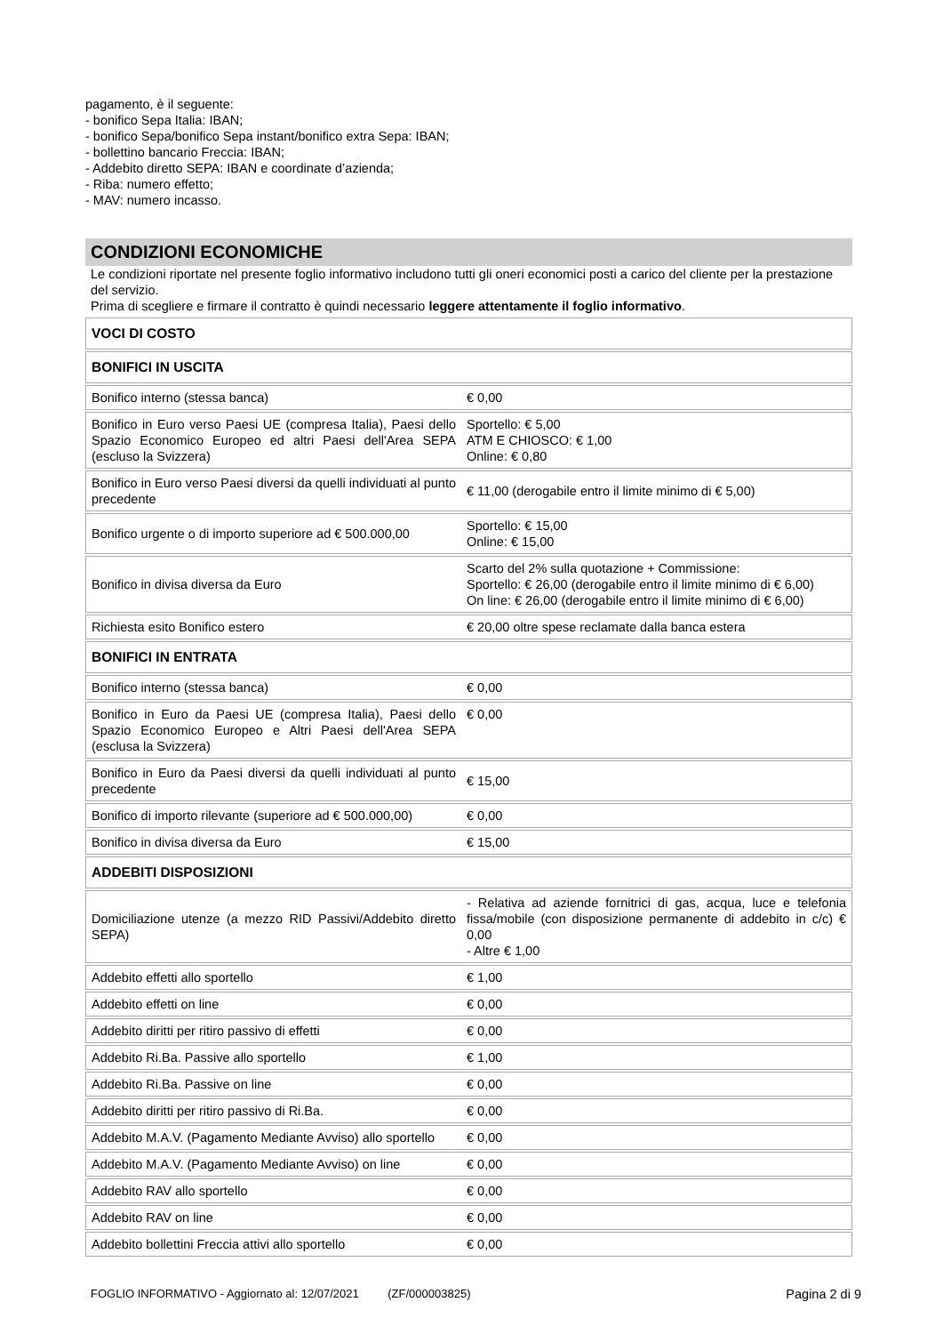pagamento, è il seguente:
- bonifico Sepa Italia: IBAN;
- bonifico Sepa/bonifico Sepa instant/bonifico extra Sepa: IBAN;
- bollettino bancario Freccia: IBAN;
- Addebito diretto SEPA: IBAN e coordinate d’azienda;
- Riba: numero effetto;
- MAV: numero incasso.
CONDIZIONI ECONOMICHE
Le condizioni riportate nel presente foglio informativo includono tutti gli oneri economici posti a carico del cliente per la prestazione del servizio.
Prima di scegliere e firmare il contratto è quindi necessario leggere attentamente il foglio informativo.
| VOCI DI COSTO | |
| BONIFICI IN USCITA | |
| Bonifico interno (stessa banca) | € 0,00 |
| Bonifico in Euro verso Paesi UE (compresa Italia), Paesi dello Spazio Economico Europeo ed altri Paesi dell'Area SEPA (escluso la Svizzera) | Sportello: € 5,00 ATM E CHIOSCO: € 1,00 Online: € 0,80 |
| Bonifico in Euro verso Paesi diversi da quelli individuati al punto precedente | € 11,00 (derogabile entro il limite minimo di € 5,00) |
| Bonifico urgente o di importo superiore ad € 500.000,00 | Sportello: € 15,00 Online: € 15,00 |
| Bonifico in divisa diversa da Euro | Scarto del 2% sulla quotazione + Commissione: Sportello: € 26,00 (derogabile entro il limite minimo di € 6,00) On line: € 26,00 (derogabile entro il limite minimo di € 6,00) |
| Richiesta esito Bonifico estero | € 20,00 oltre spese reclamate dalla banca estera |
| BONIFICI IN ENTRATA | |
| Bonifico interno (stessa banca) | € 0,00 |
| Bonifico in Euro da Paesi UE (compresa Italia), Paesi dello Spazio Economico Europeo e Altri Paesi dell'Area SEPA (esclusa la Svizzera) | € 0,00 |
| Bonifico in Euro da Paesi diversi da quelli individuati al punto precedente | € 15,00 |
| Bonifico di importo rilevante (superiore ad € 500.000,00) | € 0,00 |
| Bonifico in divisa diversa da Euro | € 15,00 |
| ADDEBITI DISPOSIZIONI | |
| Domiciliazione utenze (a mezzo RID Passivi/Addebito diretto SEPA) | - Relativa ad aziende fornitrici di gas, acqua, luce e telefonia fissa/mobile (con disposizione permanente di addebito in c/c) € 0,00 - Altre € 1,00 |
| Addebito effetti allo sportello | € 1,00 |
| Addebito effetti on line | € 0,00 |
| Addebito diritti per ritiro passivo di effetti | € 0,00 |
| Addebito Ri.Ba. Passive allo sportello | € 1,00 |
| Addebito Ri.Ba. Passive on line | € 0,00 |
| Addebito diritti per ritiro passivo di Ri.Ba. | € 0,00 |
| Addebito M.A.V. (Pagamento Mediante Avviso) allo sportello | € 0,00 |
| Addebito M.A.V. (Pagamento Mediante Avviso) on line | € 0,00 |
| Addebito RAV allo sportello | € 0,00 |
| Addebito RAV on line | € 0,00 |
| Addebito bollettini Freccia attivi allo sportello | € 0,00 |
FOGLIO INFORMATIVO - Aggiornato al: 12/07/2021 (ZF/000003825) Pagina 2 di 9